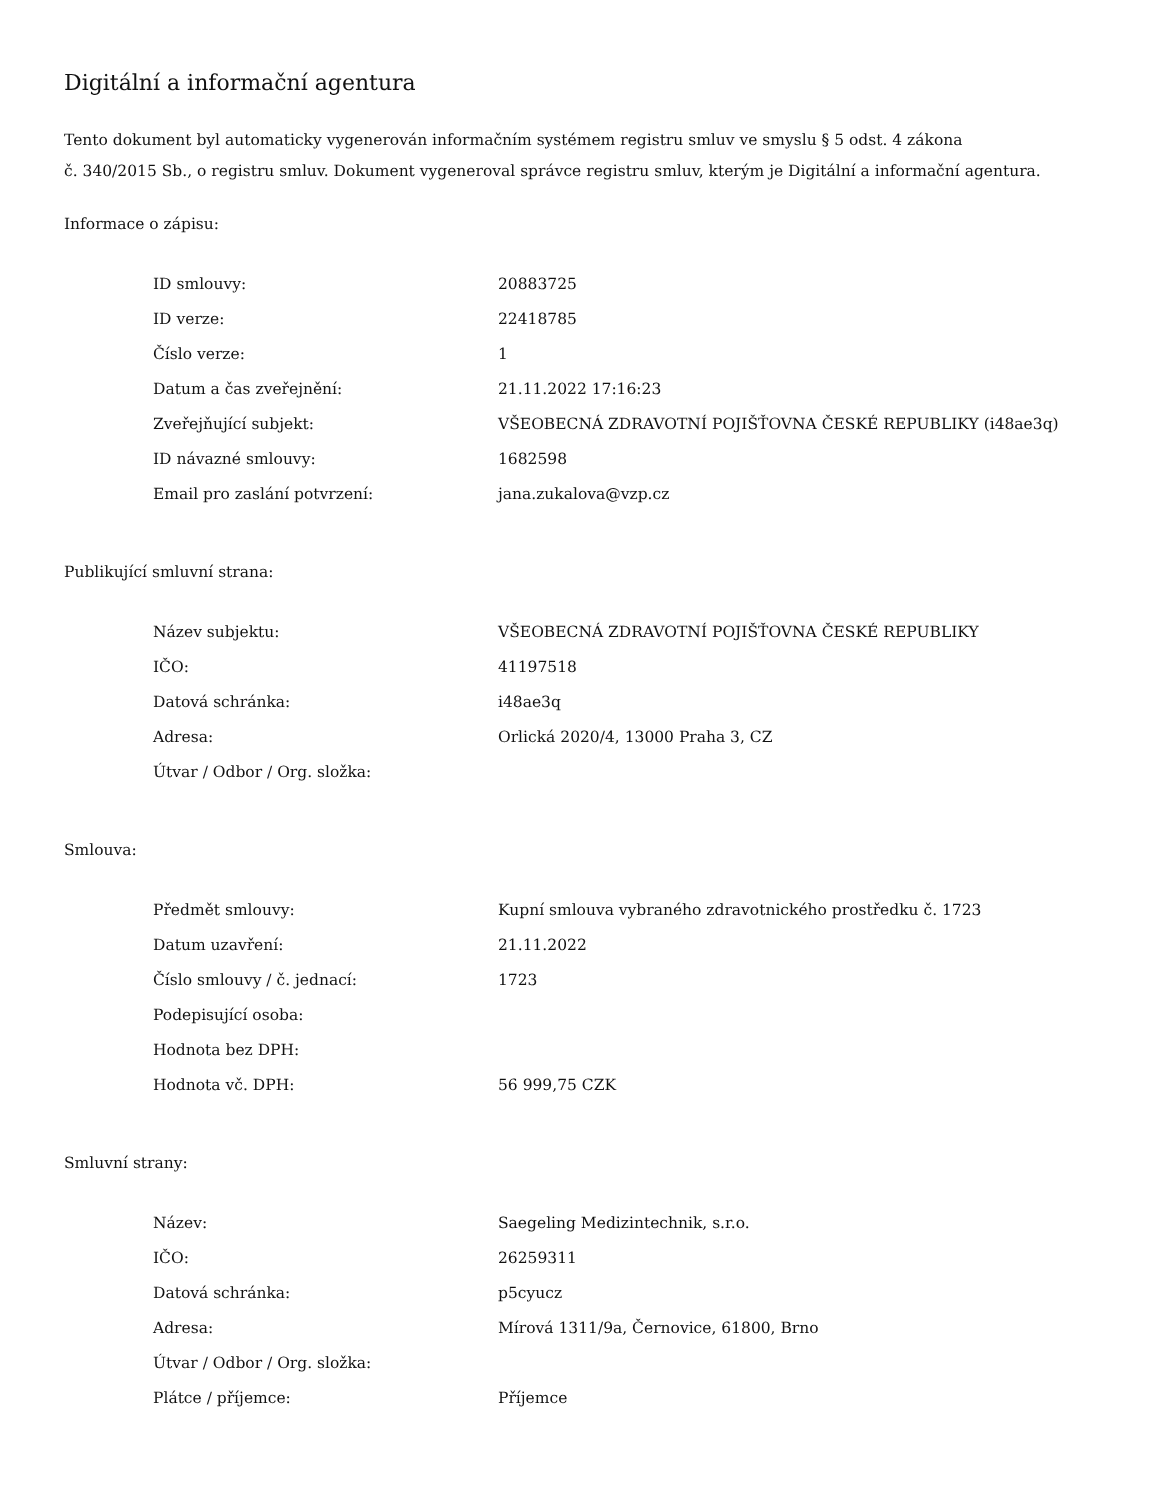Digitální a informační agentura
Tento dokument byl automaticky vygenerován informačním systémem registru smluv ve smyslu § 5 odst. 4 zákona
č. 340/2015 Sb., o registru smluv. Dokument vygeneroval správce registru smluv, kterým je Digitální a informační agentura.
Informace o zápisu:
| ID smlouvy: | 20883725 |
| ID verze: | 22418785 |
| Číslo verze: | 1 |
| Datum a čas zveřejnění: | 21.11.2022 17:16:23 |
| Zveřejňující subjekt: | VŠEOBECNÁ ZDRAVOTNÍ POJIŠŤOVNA ČESKÉ REPUBLIKY (i48ae3q) |
| ID návazné smlouvy: | 1682598 |
| Email pro zaslání potvrzení: | jana.zukalova@vzp.cz |
Publikující smluvní strana:
| Název subjektu: | VŠEOBECNÁ ZDRAVOTNÍ POJIŠŤOVNA ČESKÉ REPUBLIKY |
| IČO: | 41197518 |
| Datová schránka: | i48ae3q |
| Adresa: | Orlická 2020/4, 13000 Praha 3, CZ |
| Útvar / Odbor / Org. složka: | |
Smlouva:
| Předmět smlouvy: | Kupní smlouva vybraného zdravotnického prostředku č. 1723 |
| Datum uzavření: | 21.11.2022 |
| Číslo smlouvy / č. jednací: | 1723 |
| Podepisující osoba: | |
| Hodnota bez DPH: | |
| Hodnota vč. DPH: | 56 999,75 CZK |
Smluvní strany:
| Název: | Saegeling Medizintechnik, s.r.o. |
| IČO: | 26259311 |
| Datová schránka: | p5cyucz |
| Adresa: | Mírová 1311/9a, Černovice, 61800, Brno |
| Útvar / Odbor / Org. složka: | |
| Plátce / příjemce: | Příjemce |